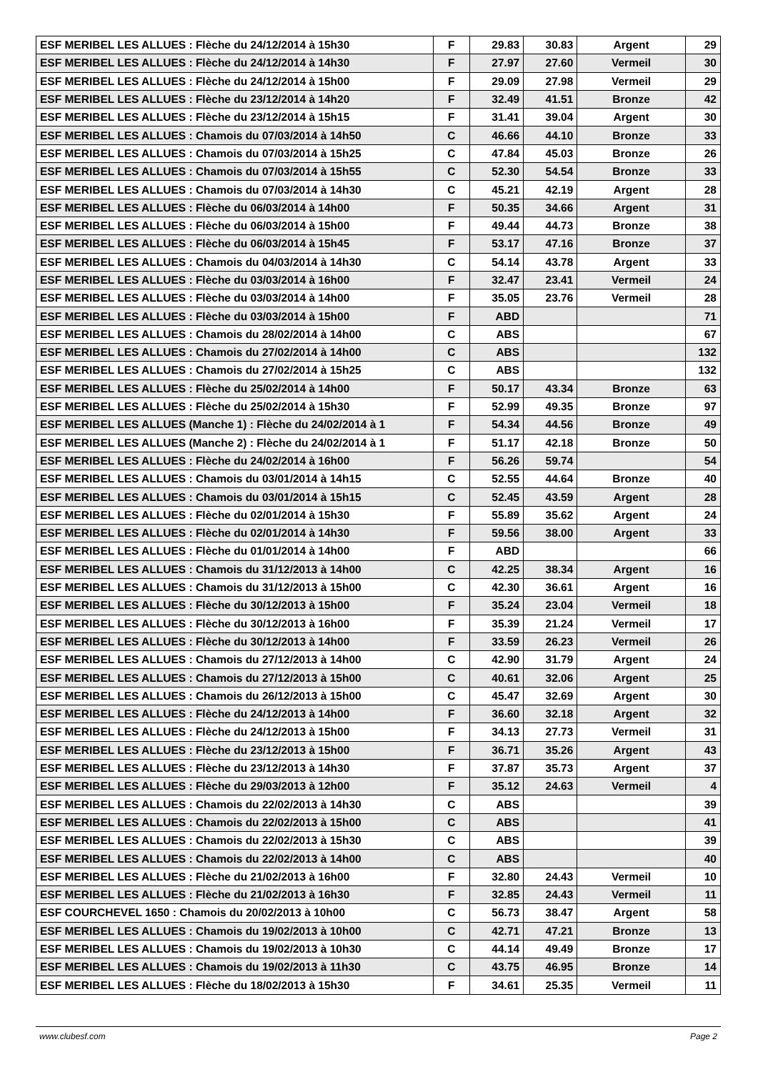| ESF MERIBEL LES ALLUES : Flèche du 24/12/2014 à 15h30 | F | 29.83 | 30.83 | Argent | 29 |
| ESF MERIBEL LES ALLUES : Flèche du 24/12/2014 à 14h30 | F | 27.97 | 27.60 | Vermeil | 30 |
| ESF MERIBEL LES ALLUES : Flèche du 24/12/2014 à 15h00 | F | 29.09 | 27.98 | Vermeil | 29 |
| ESF MERIBEL LES ALLUES : Flèche du 23/12/2014 à 14h20 | F | 32.49 | 41.51 | Bronze | 42 |
| ESF MERIBEL LES ALLUES : Flèche du 23/12/2014 à 15h15 | F | 31.41 | 39.04 | Argent | 30 |
| ESF MERIBEL LES ALLUES : Chamois du 07/03/2014 à 14h50 | C | 46.66 | 44.10 | Bronze | 33 |
| ESF MERIBEL LES ALLUES : Chamois du 07/03/2014 à 15h25 | C | 47.84 | 45.03 | Bronze | 26 |
| ESF MERIBEL LES ALLUES : Chamois du 07/03/2014 à 15h55 | C | 52.30 | 54.54 | Bronze | 33 |
| ESF MERIBEL LES ALLUES : Chamois du 07/03/2014 à 14h30 | C | 45.21 | 42.19 | Argent | 28 |
| ESF MERIBEL LES ALLUES : Flèche du 06/03/2014 à 14h00 | F | 50.35 | 34.66 | Argent | 31 |
| ESF MERIBEL LES ALLUES : Flèche du 06/03/2014 à 15h00 | F | 49.44 | 44.73 | Bronze | 38 |
| ESF MERIBEL LES ALLUES : Flèche du 06/03/2014 à 15h45 | F | 53.17 | 47.16 | Bronze | 37 |
| ESF MERIBEL LES ALLUES : Chamois du 04/03/2014 à 14h30 | C | 54.14 | 43.78 | Argent | 33 |
| ESF MERIBEL LES ALLUES : Flèche du 03/03/2014 à 16h00 | F | 32.47 | 23.41 | Vermeil | 24 |
| ESF MERIBEL LES ALLUES : Flèche du 03/03/2014 à 14h00 | F | 35.05 | 23.76 | Vermeil | 28 |
| ESF MERIBEL LES ALLUES : Flèche du 03/03/2014 à 15h00 | F | ABD | | | 71 |
| ESF MERIBEL LES ALLUES : Chamois du 28/02/2014 à 14h00 | C | ABS | | | 67 |
| ESF MERIBEL LES ALLUES : Chamois du 27/02/2014 à 14h00 | C | ABS | | | 132 |
| ESF MERIBEL LES ALLUES : Chamois du 27/02/2014 à 15h25 | C | ABS | | | 132 |
| ESF MERIBEL LES ALLUES : Flèche du 25/02/2014 à 14h00 | F | 50.17 | 43.34 | Bronze | 63 |
| ESF MERIBEL LES ALLUES : Flèche du 25/02/2014 à 15h30 | F | 52.99 | 49.35 | Bronze | 97 |
| ESF MERIBEL LES ALLUES (Manche 1) : Flèche du 24/02/2014 à 1 | F | 54.34 | 44.56 | Bronze | 49 |
| ESF MERIBEL LES ALLUES (Manche 2) : Flèche du 24/02/2014 à 1 | F | 51.17 | 42.18 | Bronze | 50 |
| ESF MERIBEL LES ALLUES : Flèche du 24/02/2014 à 16h00 | F | 56.26 | 59.74 | | 54 |
| ESF MERIBEL LES ALLUES : Chamois du 03/01/2014 à 14h15 | C | 52.55 | 44.64 | Bronze | 40 |
| ESF MERIBEL LES ALLUES : Chamois du 03/01/2014 à 15h15 | C | 52.45 | 43.59 | Argent | 28 |
| ESF MERIBEL LES ALLUES : Flèche du 02/01/2014 à 15h30 | F | 55.89 | 35.62 | Argent | 24 |
| ESF MERIBEL LES ALLUES : Flèche du 02/01/2014 à 14h30 | F | 59.56 | 38.00 | Argent | 33 |
| ESF MERIBEL LES ALLUES : Flèche du 01/01/2014 à 14h00 | F | ABD | | | 66 |
| ESF MERIBEL LES ALLUES : Chamois du 31/12/2013 à 14h00 | C | 42.25 | 38.34 | Argent | 16 |
| ESF MERIBEL LES ALLUES : Chamois du 31/12/2013 à 15h00 | C | 42.30 | 36.61 | Argent | 16 |
| ESF MERIBEL LES ALLUES : Flèche du 30/12/2013 à 15h00 | F | 35.24 | 23.04 | Vermeil | 18 |
| ESF MERIBEL LES ALLUES : Flèche du 30/12/2013 à 16h00 | F | 35.39 | 21.24 | Vermeil | 17 |
| ESF MERIBEL LES ALLUES : Flèche du 30/12/2013 à 14h00 | F | 33.59 | 26.23 | Vermeil | 26 |
| ESF MERIBEL LES ALLUES : Chamois du 27/12/2013 à 14h00 | C | 42.90 | 31.79 | Argent | 24 |
| ESF MERIBEL LES ALLUES : Chamois du 27/12/2013 à 15h00 | C | 40.61 | 32.06 | Argent | 25 |
| ESF MERIBEL LES ALLUES : Chamois du 26/12/2013 à 15h00 | C | 45.47 | 32.69 | Argent | 30 |
| ESF MERIBEL LES ALLUES : Flèche du 24/12/2013 à 14h00 | F | 36.60 | 32.18 | Argent | 32 |
| ESF MERIBEL LES ALLUES : Flèche du 24/12/2013 à 15h00 | F | 34.13 | 27.73 | Vermeil | 31 |
| ESF MERIBEL LES ALLUES : Flèche du 23/12/2013 à 15h00 | F | 36.71 | 35.26 | Argent | 43 |
| ESF MERIBEL LES ALLUES : Flèche du 23/12/2013 à 14h30 | F | 37.87 | 35.73 | Argent | 37 |
| ESF MERIBEL LES ALLUES : Flèche du 29/03/2013 à 12h00 | F | 35.12 | 24.63 | Vermeil | 4 |
| ESF MERIBEL LES ALLUES : Chamois du 22/02/2013 à 14h30 | C | ABS | | | 39 |
| ESF MERIBEL LES ALLUES : Chamois du 22/02/2013 à 15h00 | C | ABS | | | 41 |
| ESF MERIBEL LES ALLUES : Chamois du 22/02/2013 à 15h30 | C | ABS | | | 39 |
| ESF MERIBEL LES ALLUES : Chamois du 22/02/2013 à 14h00 | C | ABS | | | 40 |
| ESF MERIBEL LES ALLUES : Flèche du 21/02/2013 à 16h00 | F | 32.80 | 24.43 | Vermeil | 10 |
| ESF MERIBEL LES ALLUES : Flèche du 21/02/2013 à 16h30 | F | 32.85 | 24.43 | Vermeil | 11 |
| ESF COURCHEVEL 1650 : Chamois du 20/02/2013 à 10h00 | C | 56.73 | 38.47 | Argent | 58 |
| ESF MERIBEL LES ALLUES : Chamois du 19/02/2013 à 10h00 | C | 42.71 | 47.21 | Bronze | 13 |
| ESF MERIBEL LES ALLUES : Chamois du 19/02/2013 à 10h30 | C | 44.14 | 49.49 | Bronze | 17 |
| ESF MERIBEL LES ALLUES : Chamois du 19/02/2013 à 11h30 | C | 43.75 | 46.95 | Bronze | 14 |
| ESF MERIBEL LES ALLUES : Flèche du 18/02/2013 à 15h30 | F | 34.61 | 25.35 | Vermeil | 11 |
www.clubesf.com Page 2